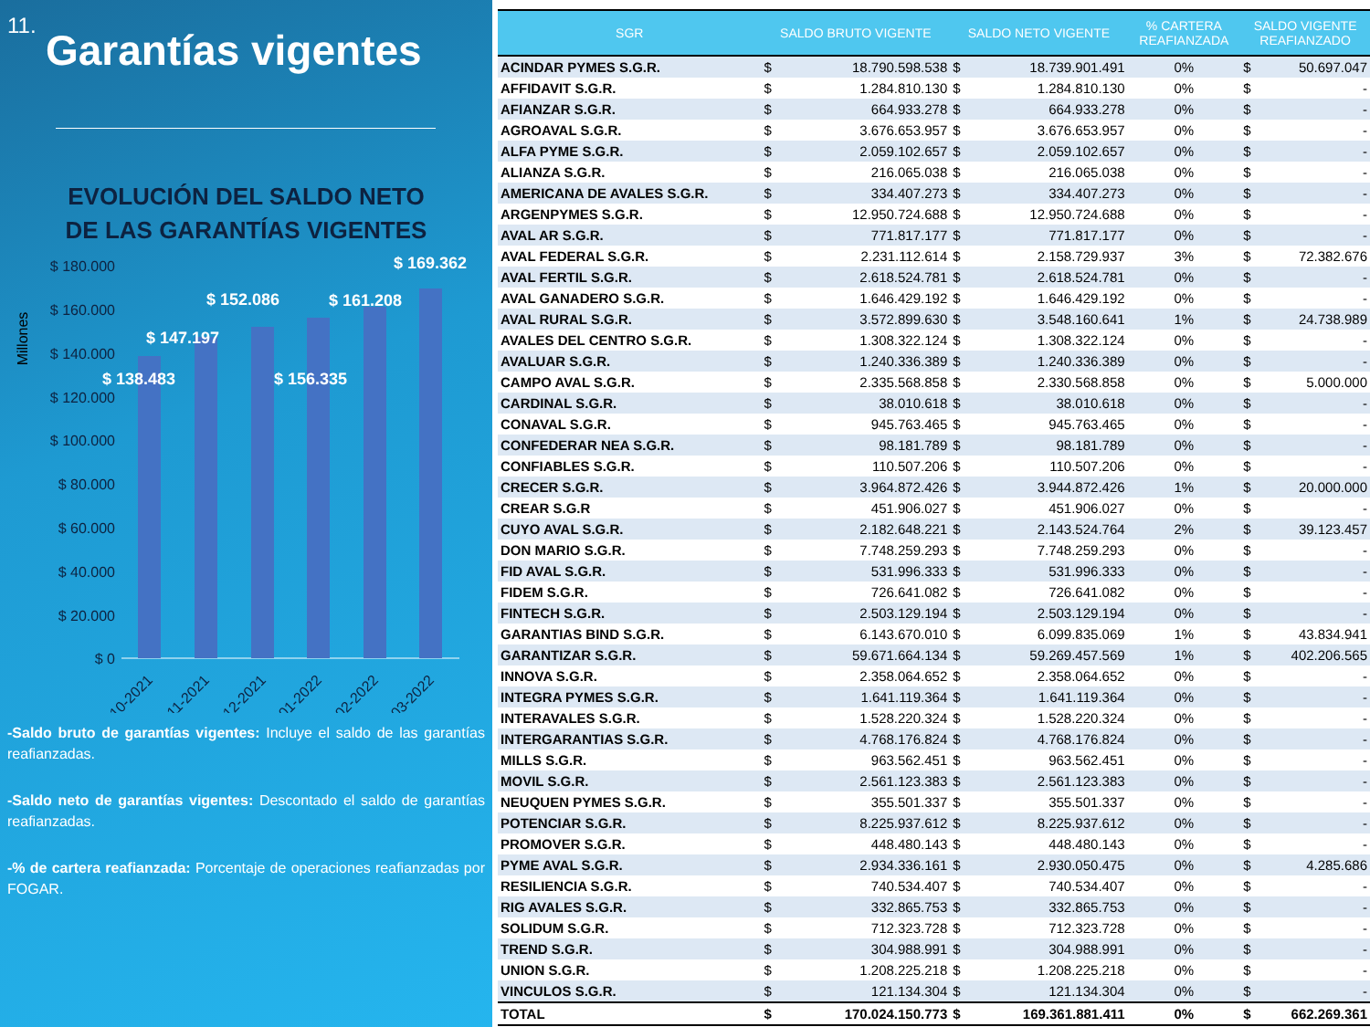11.
Garantías vigentes
EVOLUCIÓN DEL SALDO NETO
DE LAS GARANTÍAS VIGENTES
Millones
$ 180.000
$ 160.000
$ 140.000
$ 120.000
$ 100.000
$ 80.000
$ 60.000
$ 40.000
$ 20.000
$ 0
$ 138.483
$ 147.197
$ 152.086
$ 156.335
$ 161.208
$ 169.362
10-2021
11-2021
12-2021
01-2022
02-2022
03-2022
-Saldo bruto de garantías vigentes: Incluye el saldo de las garantías reafianzadas.
-Saldo neto de garantías vigentes: Descontado el saldo de garantías reafianzadas.
-% de cartera reafianzada: Porcentaje de operaciones reafianzadas por FOGAR.
| SGR | SALDO BRUTO VIGENTE | | SALDO NETO VIGENTE | | % CARTERA REAFIANZADA | SALDO VIGENTE REAFIANZADO | |
| --- | --- | --- | --- | --- | --- | --- | --- |
| ACINDAR PYMES S.G.R. | $ | 18.790.598.538 | $ | 18.739.901.491 | 0% | $ | 50.697.047 |
| AFFIDAVIT S.G.R. | $ | 1.284.810.130 | $ | 1.284.810.130 | 0% | $ | - |
| AFIANZAR S.G.R. | $ | 664.933.278 | $ | 664.933.278 | 0% | $ | - |
| AGROAVAL S.G.R. | $ | 3.676.653.957 | $ | 3.676.653.957 | 0% | $ | - |
| ALFA PYME S.G.R. | $ | 2.059.102.657 | $ | 2.059.102.657 | 0% | $ | - |
| ALIANZA S.G.R. | $ | 216.065.038 | $ | 216.065.038 | 0% | $ | - |
| AMERICANA DE AVALES S.G.R. | $ | 334.407.273 | $ | 334.407.273 | 0% | $ | - |
| ARGENPYMES S.G.R. | $ | 12.950.724.688 | $ | 12.950.724.688 | 0% | $ | - |
| AVAL AR S.G.R. | $ | 771.817.177 | $ | 771.817.177 | 0% | $ | - |
| AVAL FEDERAL S.G.R. | $ | 2.231.112.614 | $ | 2.158.729.937 | 3% | $ | 72.382.676 |
| AVAL FERTIL S.G.R. | $ | 2.618.524.781 | $ | 2.618.524.781 | 0% | $ | - |
| AVAL GANADERO S.G.R. | $ | 1.646.429.192 | $ | 1.646.429.192 | 0% | $ | - |
| AVAL RURAL S.G.R. | $ | 3.572.899.630 | $ | 3.548.160.641 | 1% | $ | 24.738.989 |
| AVALES DEL CENTRO S.G.R. | $ | 1.308.322.124 | $ | 1.308.322.124 | 0% | $ | - |
| AVALUAR S.G.R. | $ | 1.240.336.389 | $ | 1.240.336.389 | 0% | $ | - |
| CAMPO AVAL S.G.R. | $ | 2.335.568.858 | $ | 2.330.568.858 | 0% | $ | 5.000.000 |
| CARDINAL S.G.R. | $ | 38.010.618 | $ | 38.010.618 | 0% | $ | - |
| CONAVAL S.G.R. | $ | 945.763.465 | $ | 945.763.465 | 0% | $ | - |
| CONFEDERAR NEA S.G.R. | $ | 98.181.789 | $ | 98.181.789 | 0% | $ | - |
| CONFIABLES S.G.R. | $ | 110.507.206 | $ | 110.507.206 | 0% | $ | - |
| CRECER S.G.R. | $ | 3.964.872.426 | $ | 3.944.872.426 | 1% | $ | 20.000.000 |
| CREAR S.G.R | $ | 451.906.027 | $ | 451.906.027 | 0% | $ | - |
| CUYO AVAL S.G.R. | $ | 2.182.648.221 | $ | 2.143.524.764 | 2% | $ | 39.123.457 |
| DON MARIO S.G.R. | $ | 7.748.259.293 | $ | 7.748.259.293 | 0% | $ | - |
| FID AVAL S.G.R. | $ | 531.996.333 | $ | 531.996.333 | 0% | $ | - |
| FIDEM S.G.R. | $ | 726.641.082 | $ | 726.641.082 | 0% | $ | - |
| FINTECH S.G.R. | $ | 2.503.129.194 | $ | 2.503.129.194 | 0% | $ | - |
| GARANTIAS BIND S.G.R. | $ | 6.143.670.010 | $ | 6.099.835.069 | 1% | $ | 43.834.941 |
| GARANTIZAR S.G.R. | $ | 59.671.664.134 | $ | 59.269.457.569 | 1% | $ | 402.206.565 |
| INNOVA S.G.R. | $ | 2.358.064.652 | $ | 2.358.064.652 | 0% | $ | - |
| INTEGRA PYMES S.G.R. | $ | 1.641.119.364 | $ | 1.641.119.364 | 0% | $ | - |
| INTERAVALES S.G.R. | $ | 1.528.220.324 | $ | 1.528.220.324 | 0% | $ | - |
| INTERGARANTIAS S.G.R. | $ | 4.768.176.824 | $ | 4.768.176.824 | 0% | $ | - |
| MILLS S.G.R. | $ | 963.562.451 | $ | 963.562.451 | 0% | $ | - |
| MOVIL S.G.R. | $ | 2.561.123.383 | $ | 2.561.123.383 | 0% | $ | - |
| NEUQUEN PYMES S.G.R. | $ | 355.501.337 | $ | 355.501.337 | 0% | $ | - |
| POTENCIAR S.G.R. | $ | 8.225.937.612 | $ | 8.225.937.612 | 0% | $ | - |
| PROMOVER S.G.R. | $ | 448.480.143 | $ | 448.480.143 | 0% | $ | - |
| PYME AVAL S.G.R. | $ | 2.934.336.161 | $ | 2.930.050.475 | 0% | $ | 4.285.686 |
| RESILIENCIA S.G.R. | $ | 740.534.407 | $ | 740.534.407 | 0% | $ | - |
| RIG AVALES S.G.R. | $ | 332.865.753 | $ | 332.865.753 | 0% | $ | - |
| SOLIDUM S.G.R. | $ | 712.323.728 | $ | 712.323.728 | 0% | $ | - |
| TREND S.G.R. | $ | 304.988.991 | $ | 304.988.991 | 0% | $ | - |
| UNION S.G.R. | $ | 1.208.225.218 | $ | 1.208.225.218 | 0% | $ | - |
| VINCULOS S.G.R. | $ | 121.134.304 | $ | 121.134.304 | 0% | $ | - |
| TOTAL | $ | 170.024.150.773 | $ | 169.361.881.411 | 0% | $ | 662.269.361 |